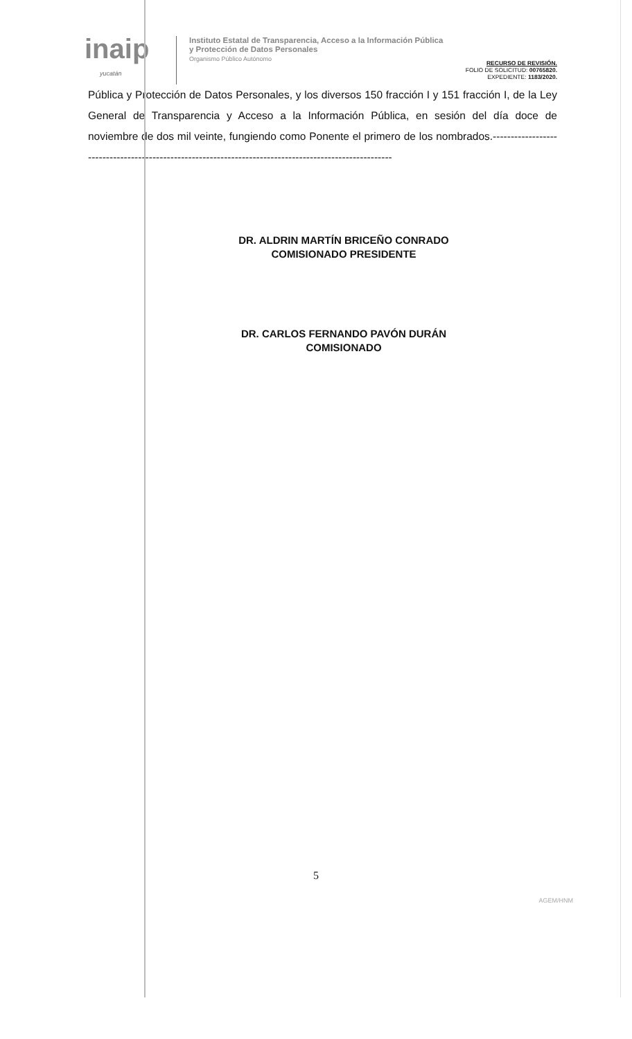inaip
yucatán
Instituto Estatal de Transparencia, Acceso a la Información Pública
y Protección de Datos Personales
Organismo Público Autónomo
RECURSO DE REVISIÓN.
FOLIO DE SOLICITUD: 00765820.
EXPEDIENTE: 1183/2020.
Pública y Protección de Datos Personales, y los diversos 150 fracción I y 151 fracción I, de la Ley General de Transparencia y Acceso a la Información Pública, en sesión del día doce de noviembre de dos mil veinte, fungiendo como Ponente el primero de los nombrados.-------------------------------------------------------------------------------------------------------
DR. ALDRIN MARTÍN BRICEÑO CONRADO
COMISIONADO PRESIDENTE
DR. CARLOS FERNANDO PAVÓN DURÁN
COMISIONADO
5
AGEM/HNM